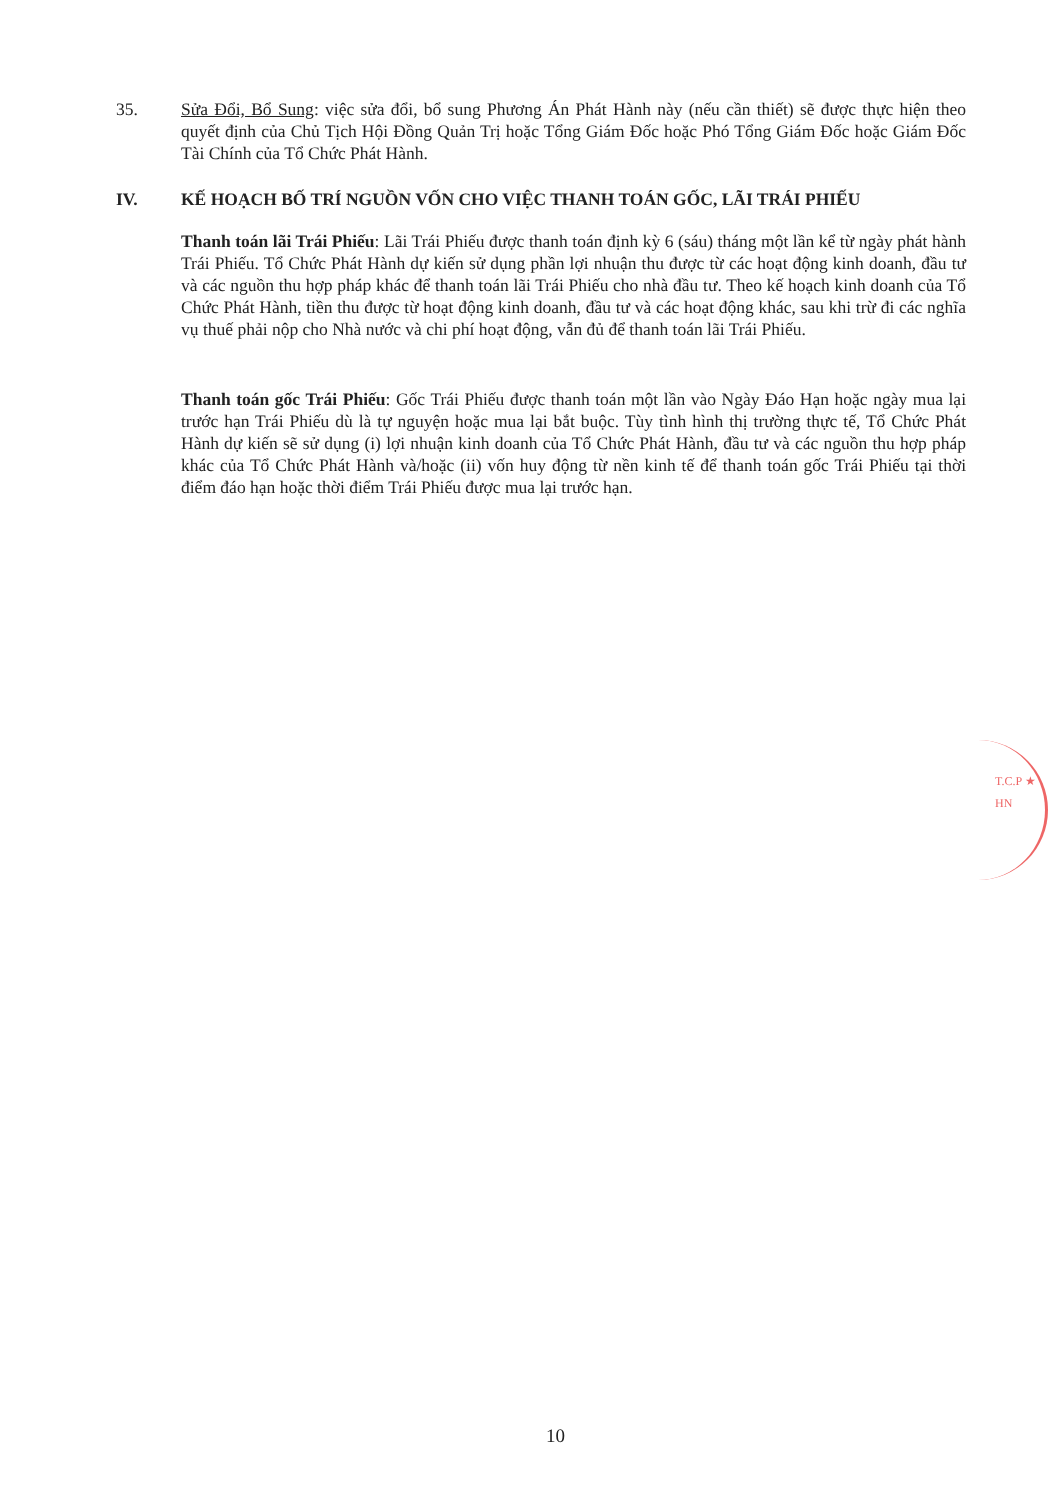35. Sửa Đổi, Bổ Sung: việc sửa đổi, bổ sung Phương Án Phát Hành này (nếu cần thiết) sẽ được thực hiện theo quyết định của Chủ Tịch Hội Đồng Quản Trị hoặc Tổng Giám Đốc hoặc Phó Tổng Giám Đốc hoặc Giám Đốc Tài Chính của Tổ Chức Phát Hành.
IV. KẾ HOẠCH BỐ TRÍ NGUỒN VỐN CHO VIỆC THANH TOÁN GỐC, LÃI TRÁI PHIẾU
Thanh toán lãi Trái Phiếu: Lãi Trái Phiếu được thanh toán định kỳ 6 (sáu) tháng một lần kể từ ngày phát hành Trái Phiếu. Tổ Chức Phát Hành dự kiến sử dụng phần lợi nhuận thu được từ các hoạt động kinh doanh, đầu tư và các nguồn thu hợp pháp khác để thanh toán lãi Trái Phiếu cho nhà đầu tư. Theo kế hoạch kinh doanh của Tổ Chức Phát Hành, tiền thu được từ hoạt động kinh doanh, đầu tư và các hoạt động khác, sau khi trừ đi các nghĩa vụ thuế phải nộp cho Nhà nước và chi phí hoạt động, vẫn đủ để thanh toán lãi Trái Phiếu.
Thanh toán gốc Trái Phiếu: Gốc Trái Phiếu được thanh toán một lần vào Ngày Đáo Hạn hoặc ngày mua lại trước hạn Trái Phiếu dù là tự nguyện hoặc mua lại bắt buộc. Tùy tình hình thị trường thực tế, Tổ Chức Phát Hành dự kiến sẽ sử dụng (i) lợi nhuận kinh doanh của Tổ Chức Phát Hành, đầu tư và các nguồn thu hợp pháp khác của Tổ Chức Phát Hành và/hoặc (ii) vốn huy động từ nền kinh tế để thanh toán gốc Trái Phiếu tại thời điểm đáo hạn hoặc thời điểm Trái Phiếu được mua lại trước hạn.
T.C.P ★ HN
10